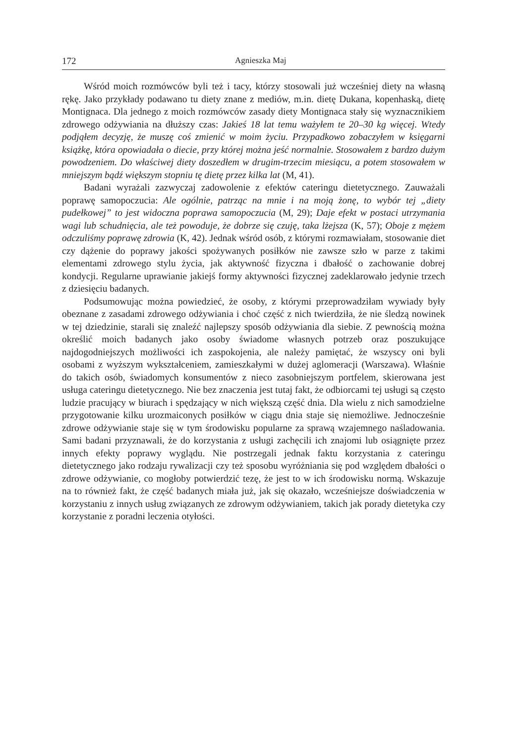172 Agnieszka Maj
Wśród moich rozmówców byli też i tacy, którzy stosowali już wcześniej diety na własną rękę. Jako przykłady podawano tu diety znane z mediów, m.in. dietę Dukana, kopenhaską, dietę Montignaca. Dla jednego z moich rozmówców zasady diety Montignaca stały się wyznacznikiem zdrowego odżywiania na dłuższy czas: Jakieś 18 lat temu ważyłem te 20–30 kg więcej. Wtedy podjąłem decyzję, że muszę coś zmienić w moim życiu. Przypadkowo zobaczyłem w księgarni książkę, która opowiadała o diecie, przy której można jeść normalnie. Stosowałem z bardzo dużym powodzeniem. Do właściwej diety doszedłem w drugim-trzecim miesiącu, a potem stosowałem w mniejszym bądź większym stopniu tę dietę przez kilka lat (M, 41).
Badani wyrażali zazwyczaj zadowolenie z efektów cateringu dietetycznego. Zauważali poprawę samopoczucia: Ale ogólnie, patrząc na mnie i na moją żonę, to wybór tej „diety pudełkowej” to jest widoczna poprawa samopoczucia (M, 29); Daje efekt w postaci utrzymania wagi lub schudnięcia, ale też powoduje, że dobrze się czuję, taka lżejsza (K, 57); Oboje z mężem odczuliśmy poprawę zdrowia (K, 42). Jednak wśród osób, z którymi rozmawiałam, stosowanie diet czy dążenie do poprawy jakości spożywanych posiłków nie zawsze szło w parze z takimi elementami zdrowego stylu życia, jak aktywność fizyczna i dbałość o zachowanie dobrej kondycji. Regularne uprawianie jakiejś formy aktywności fizycznej zadeklarowało jedynie trzech z dziesięciu badanych.
Podsumowując można powiedzieć, że osoby, z którymi przeprowadziłam wywiady były obeznane z zasadami zdrowego odżywiania i choć część z nich twierdziła, że nie śledzą nowinek w tej dziedzinie, starali się znaleźć najlepszy sposób odżywiania dla siebie. Z pewnością można określić moich badanych jako osoby świadome własnych potrzeb oraz poszukujące najdogodniejszych możliwości ich zaspokojenia, ale należy pamiętać, że wszyscy oni byli osobami z wyższym wykształceniem, zamieszkałymi w dużej aglomeracji (Warszawa). Właśnie do takich osób, świadomych konsumentów z nieco zasobniejszym portfelem, skierowana jest usługa cateringu dietetycznego. Nie bez znaczenia jest tutaj fakt, że odbiorcami tej usługi są często ludzie pracujący w biurach i spędzający w nich większą część dnia. Dla wielu z nich samodzielne przygotowanie kilku urozmaiconych posiłków w ciągu dnia staje się niemożliwe. Jednocześnie zdrowe odżywianie staje się w tym środowisku popularne za sprawą wzajemnego naśladowania. Sami badani przyznawali, że do korzystania z usługi zachęcili ich znajomi lub osiągnięte przez innych efekty poprawy wyglądu. Nie postrzegali jednak faktu korzystania z cateringu dietetycznego jako rodzaju rywalizacji czy też sposobu wyróżniania się pod względem dbałości o zdrowe odżywianie, co mogłoby potwierdzić tezę, że jest to w ich środowisku normą. Wskazuje na to również fakt, że część badanych miała już, jak się okazało, wcześniejsze doświadczenia w korzystaniu z innych usług związanych ze zdrowym odżywianiem, takich jak porady dietetyka czy korzystanie z poradni leczenia otyłości.